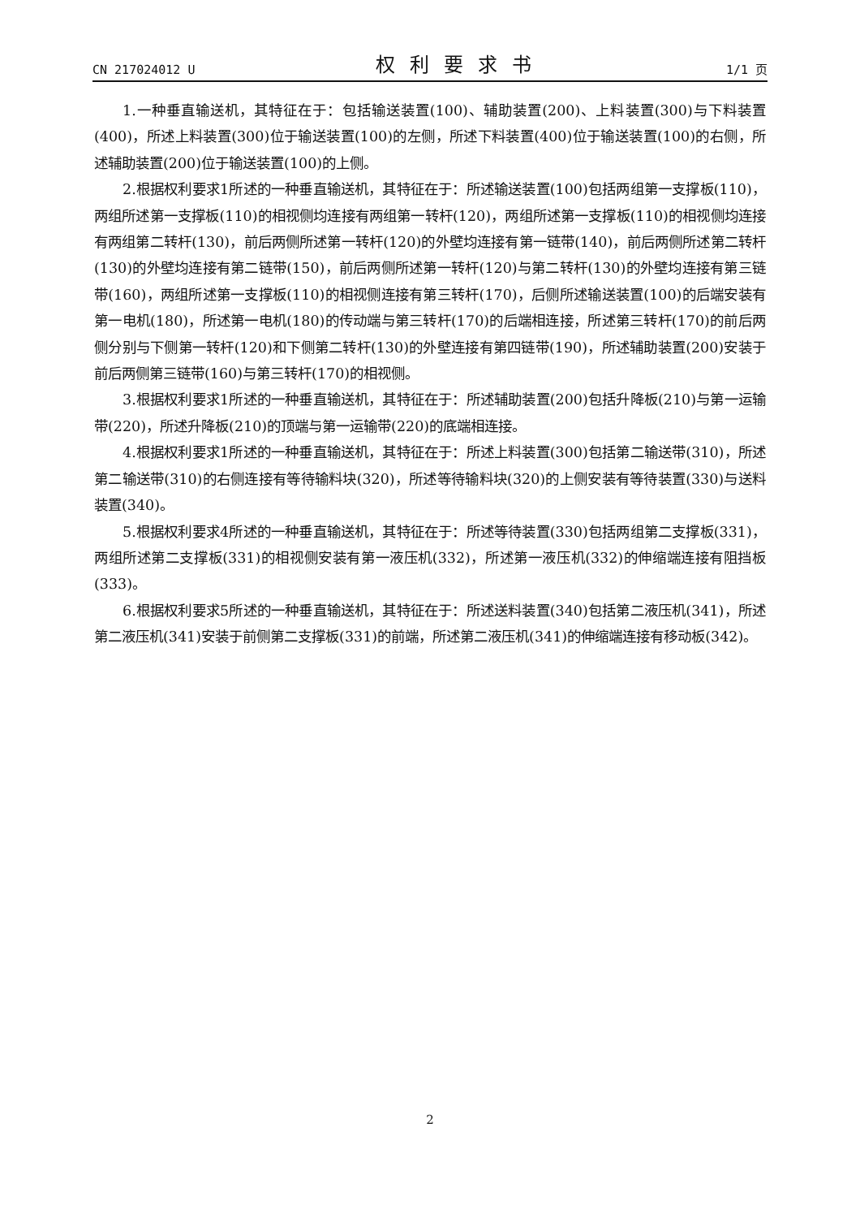CN 217024012 U 权利要求书 1/1 页
1.一种垂直输送机，其特征在于：包括输送装置(100)、辅助装置(200)、上料装置(300)与下料装置(400)，所述上料装置(300)位于输送装置(100)的左侧，所述下料装置(400)位于输送装置(100)的右侧，所述辅助装置(200)位于输送装置(100)的上侧。
2.根据权利要求1所述的一种垂直输送机，其特征在于：所述输送装置(100)包括两组第一支撑板(110)，两组所述第一支撑板(110)的相视侧均连接有两组第一转杆(120)，两组所述第一支撑板(110)的相视侧均连接有两组第二转杆(130)，前后两侧所述第一转杆(120)的外壁均连接有第一链带(140)，前后两侧所述第二转杆(130)的外壁均连接有第二链带(150)，前后两侧所述第一转杆(120)与第二转杆(130)的外壁均连接有第三链带(160)，两组所述第一支撑板(110)的相视侧连接有第三转杆(170)，后侧所述输送装置(100)的后端安装有第一电机(180)，所述第一电机(180)的传动端与第三转杆(170)的后端相连接，所述第三转杆(170)的前后两侧分别与下侧第一转杆(120)和下侧第二转杆(130)的外壁连接有第四链带(190)，所述辅助装置(200)安装于前后两侧第三链带(160)与第三转杆(170)的相视侧。
3.根据权利要求1所述的一种垂直输送机，其特征在于：所述辅助装置(200)包括升降板(210)与第一运输带(220)，所述升降板(210)的顶端与第一运输带(220)的底端相连接。
4.根据权利要求1所述的一种垂直输送机，其特征在于：所述上料装置(300)包括第二输送带(310)，所述第二输送带(310)的右侧连接有等待输料块(320)，所述等待输料块(320)的上侧安装有等待装置(330)与送料装置(340)。
5.根据权利要求4所述的一种垂直输送机，其特征在于：所述等待装置(330)包括两组第二支撑板(331)，两组所述第二支撑板(331)的相视侧安装有第一液压机(332)，所述第一液压机(332)的伸缩端连接有阻挡板(333)。
6.根据权利要求5所述的一种垂直输送机，其特征在于：所述送料装置(340)包括第二液压机(341)，所述第二液压机(341)安装于前侧第二支撑板(331)的前端，所述第二液压机(341)的伸缩端连接有移动板(342)。
2